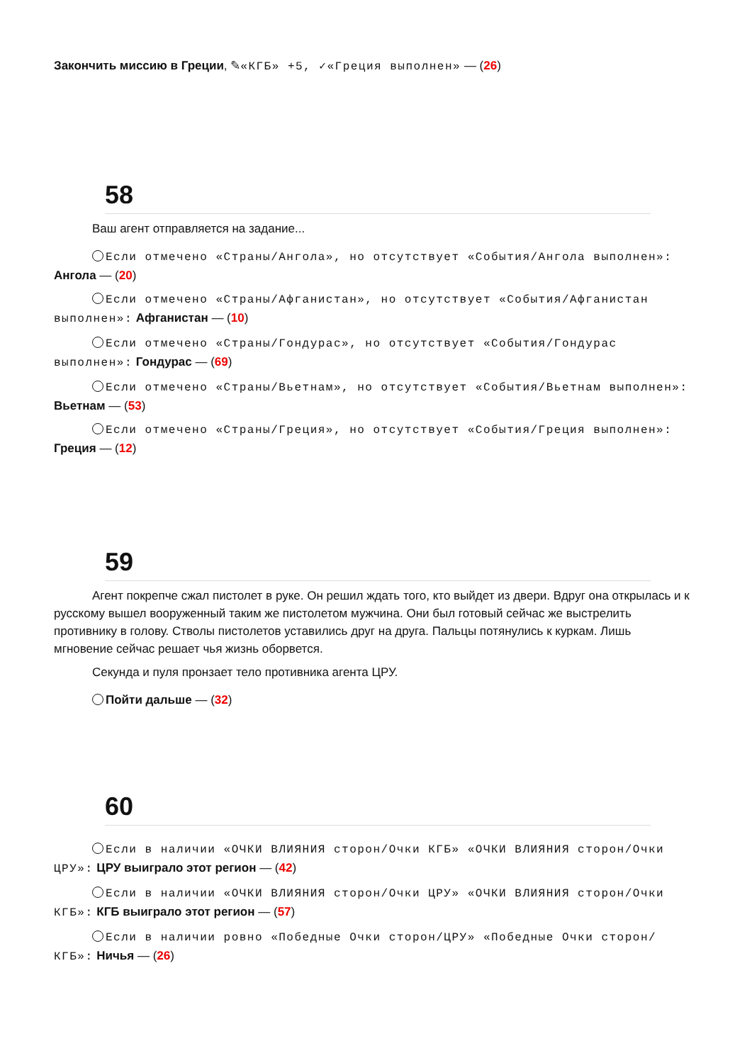Закончить миссию в Греции, ✎«КГБ» +5, ✓«Греция выполнен» — (26)
58
Ваш агент отправляется на задание...
Если отмечено «Страны/Ангола», но отсутствует «События/Ангола выполнен»: Ангола — (20)
Если отмечено «Страны/Афганистан», но отсутствует «События/Афганистан выполнен»: Афганистан — (10)
Если отмечено «Страны/Гондурас», но отсутствует «События/Гондурас выполнен»: Гондурас — (69)
Если отмечено «Страны/Вьетнам», но отсутствует «События/Вьетнам выполнен»: Вьетнам — (53)
Если отмечено «Страны/Греция», но отсутствует «События/Греция выполнен»: Греция — (12)
59
Агент покрепче сжал пистолет в руке. Он решил ждать того, кто выйдет из двери. Вдруг она открылась и к русскому вышел вооруженный таким же пистолетом мужчина. Они был готовый сейчас же выстрелить противнику в голову. Стволы пистолетов уставились друг на друга. Пальцы потянулись к куркам. Лишь мгновение сейчас решает чья жизнь оборвется.
Секунда и пуля пронзает тело противника агента ЦРУ.
Пойти дальше — (32)
60
Если в наличии «ОЧКИ ВЛИЯНИЯ сторон/Очки КГБ» «ОЧКИ ВЛИЯНИЯ сторон/Очки ЦРУ»: ЦРУ выиграло этот регион — (42)
Если в наличии «ОЧКИ ВЛИЯНИЯ сторон/Очки ЦРУ» «ОЧКИ ВЛИЯНИЯ сторон/Очки КГБ»: КГБ выиграло этот регион — (57)
Если в наличии ровно «Победные Очки сторон/ЦРУ» «Победные Очки сторон/КГБ»: Ничья — (26)